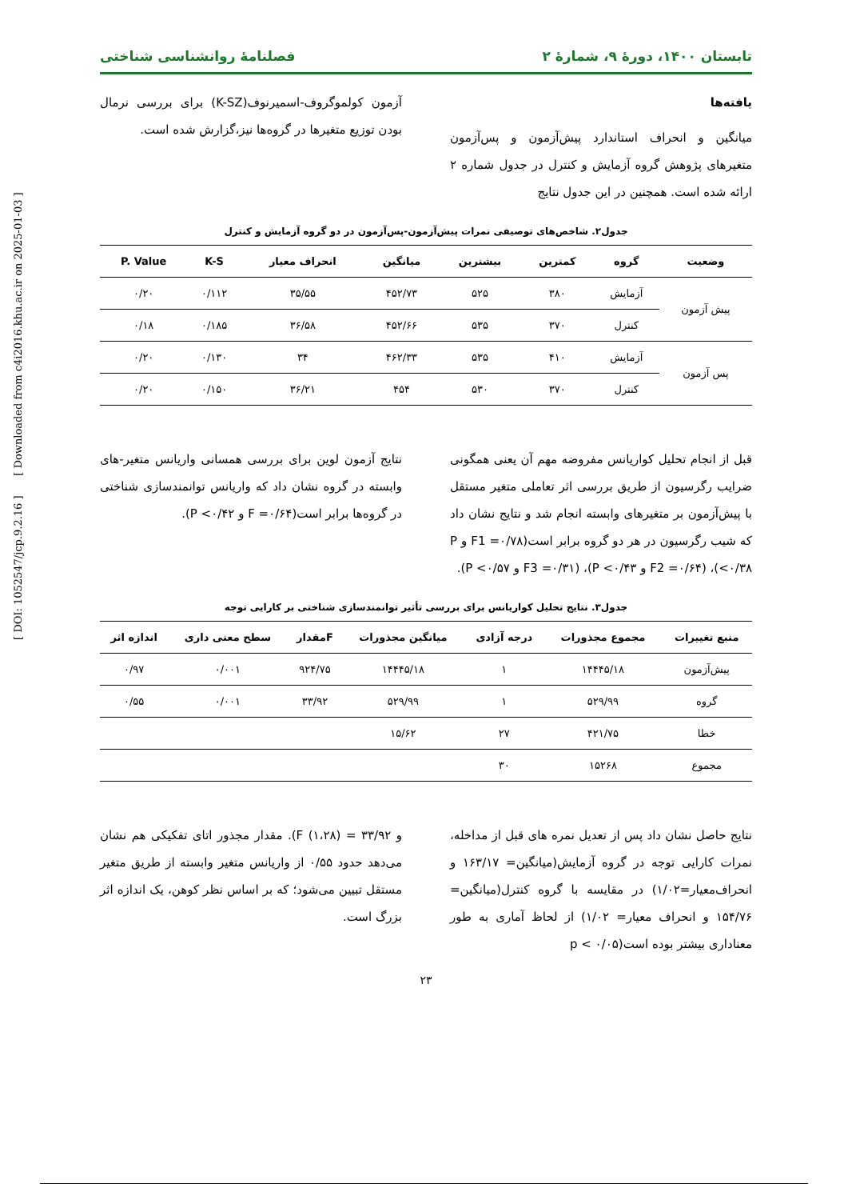تابستان ۱۴۰۰، دورۀ ۹، شمارۀ ۲ فصلنامۀ روانشناسی شناختی
یافته‌ها
میانگین و انحراف استاندارد پیش‌آزمون و پس‌آزمون متغیرهای پژوهش گروه آزمایش و کنترل در جدول شماره ۲ ارائه شده است. همچنین در این جدول نتایج
آزمون کولموگروف-اسمیرنوف(K-SZ) برای بررسی نرمال بودن توزیع متغیرها در گروه‌ها نیز،گزارش شده است.
جدول۲. شاخص‌های توصیفی نمرات پیش‌آزمون-پس‌آزمون در دو گروه آزمایش و کنترل
| وضعیت | گروه | کمترین | بیشترین | میانگین | انحراف معیار | K-S | P. Value |
| --- | --- | --- | --- | --- | --- | --- | --- |
| پیش آزمون | آزمایش | ۳۸۰ | ۵۲۵ | ۴۵۲/۷۳ | ۳۵/۵۵ | ۰/۱۱۲ | ۰/۲۰ |
| | کنترل | ۳۷۰ | ۵۳۵ | ۴۵۲/۶۶ | ۳۶/۵۸ | ۰/۱۸۵ | ۰/۱۸ |
| پس آزمون | آزمایش | ۴۱۰ | ۵۳۵ | ۴۶۲/۳۳ | ۳۴ | ۰/۱۳۰ | ۰/۲۰ |
| | کنترل | ۳۷۰ | ۵۳۰ | ۴۵۴ | ۳۶/۲۱ | ۰/۱۵۰ | ۰/۲۰ |
قبل از انجام تحلیل کواریانس مفروضه مهم آن یعنی همگونی ضرایب رگرسیون از طریق بررسی اثر تعاملی متغیر مستقل با پیش‌آزمون بر متغیرهای وابسته انجام شد و نتایج نشان داد که شیب رگرسیون در هر دو گروه برابر است(F1 =۰/۷۸ و P <۰/۳۸)، (F2 =۰/۶۴ و P <۰/۴۳)، (F3 =۰/۳۱ و P <۰/۵۷).
نتایج آزمون لوین برای بررسی همسانی واریانس متغیر-های وابسته در گروه نشان داد که واریانس توانمندسازی شناختی در گروه‌ها برابر است(F =۰/۶۴ و P <۰/۴۲).
جدول۳. نتایج تحلیل کواریانس برای بررسی تأثیر توانمندسازی شناختی بر کارایی توجه
| منبع تغییرات | مجموع مجذورات | درجه آزادی | میانگین مجذورات | Fمقدار | سطح معنی داری | اندازه اثر |
| --- | --- | --- | --- | --- | --- | --- |
| پیش‌آزمون | ۱۴۴۴۵/۱۸ | ۱ | ۱۴۴۴۵/۱۸ | ۹۲۴/۷۵ | ۰/۰۰۱ | ۰/۹۷ |
| گروه | ۵۲۹/۹۹ | ۱ | ۵۲۹/۹۹ | ۳۳/۹۲ | ۰/۰۰۱ | ۰/۵۵ |
| خطا | ۴۲۱/۷۵ | ۲۷ | ۱۵/۶۲ | | | |
| مجموع | ۱۵۲۶۸ | ۳۰ | | | | |
نتایج حاصل نشان داد پس از تعدیل نمره های قبل از مداخله، نمرات کارایی توجه در گروه آزمایش(میانگین= ۱۶۳/۱۷ و انحراف‌معیار=۱/۰۲) در مقایسه با گروه کنترل(میانگین= ۱۵۴/۷۶ و انحراف معیار= ۱/۰۲) از لحاظ آماری به طور معناداری بیشتر بوده است(p < ۰/۰۵
و ۳۳/۹۲ = (۱،۲۸) F). مقدار مجذور اتای تفکیکی هم نشان می‌دهد حدود ۰/۵۵ از واریانس متغیر وابسته از طریق متغیر مستقل تبیین می‌شود؛ که بر اساس نظر کوهن، یک اندازه اثر بزرگ است.
۲۳
[ DOI: 1052547/jcp.9.2.16 ] [ Downloaded from c4i2016.khu.ac.ir on 2025-01-03 ]